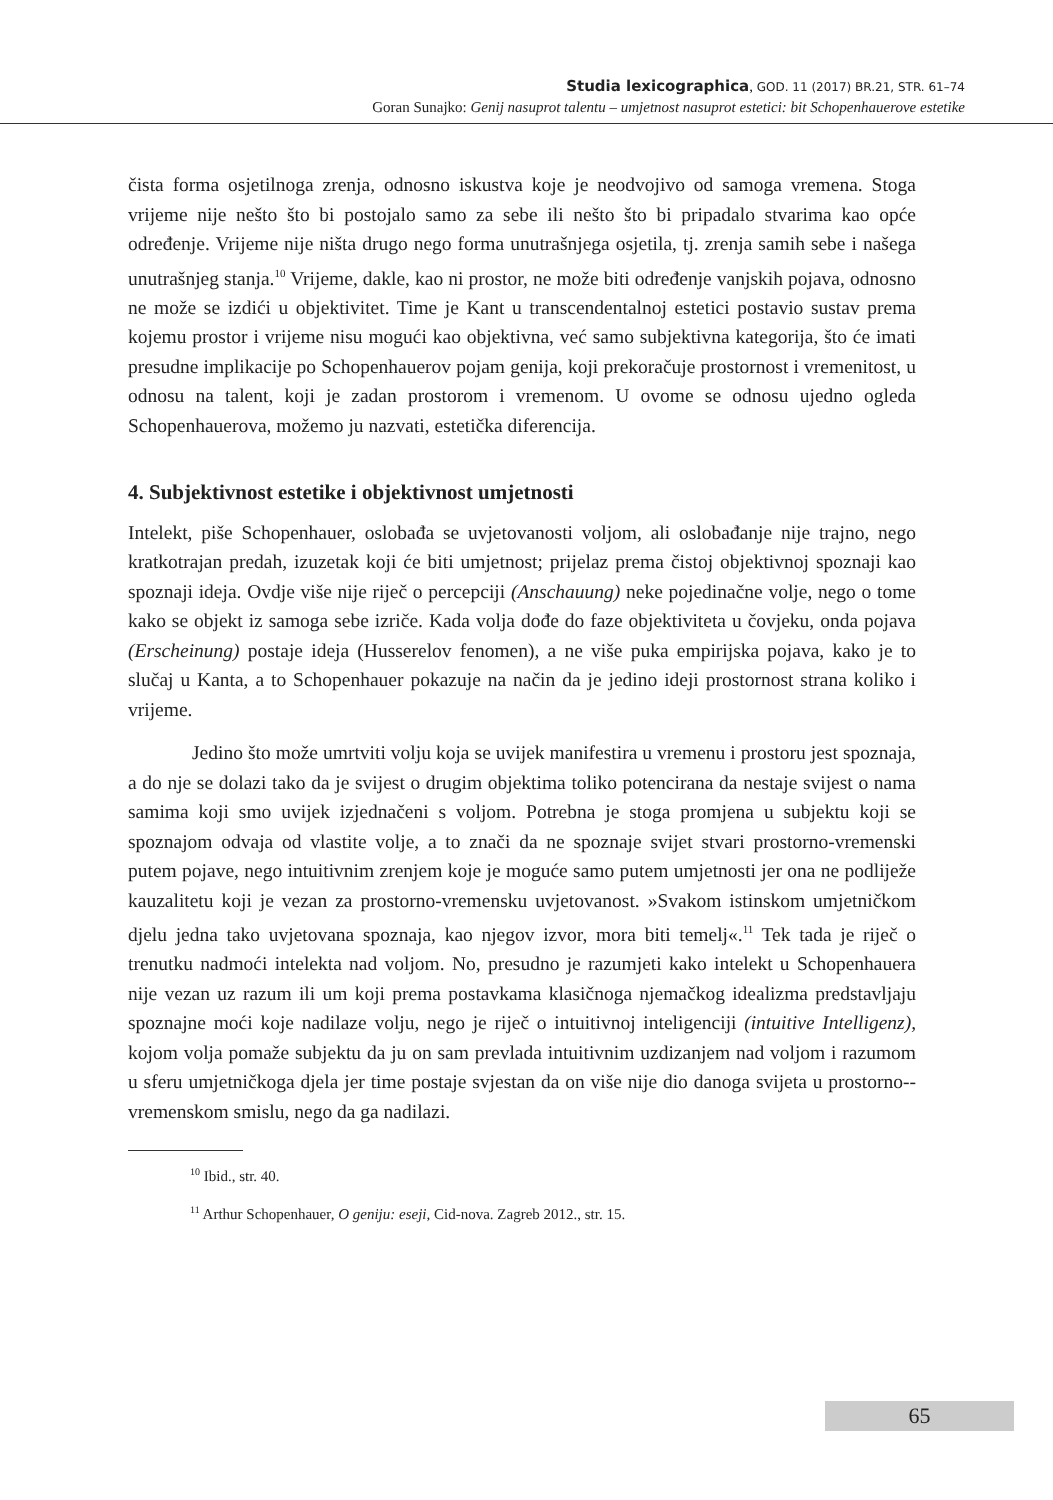Studia lexicographica, GOD. 11 (2017) BR.21, STR. 61–74
Goran Sunajko: Genij nasuprot talentu – umjetnost nasuprot estetici: bit Schopenhauerove estetike
čista forma osjetilnoga zrenja, odnosno iskustva koje je neodvojivo od samoga vremena. Stoga vrijeme nije nešto što bi postojalo samo za sebe ili nešto što bi pripadalo stvarima kao opće određenje. Vrijeme nije ništa drugo nego forma unutrašnjega osjetila, tj. zrenja samih sebe i našega unutrašnjeg stanja.<sup>10</sup> Vrijeme, dakle, kao ni prostor, ne može biti određenje vanjskih pojava, odnosno ne može se izdići u objektivitet. Time je Kant u transcendentalnoj estetici postavio sustav prema kojemu prostor i vrijeme nisu mogući kao objektivna, već samo subjektivna kategorija, što će imati presudne implikacije po Schopenhauerov pojam genija, koji prekoračuje prostornost i vremenitost, u odnosu na talent, koji je zadan prostorom i vremenom. U ovome se odnosu ujedno ogleda Schopenhauerova, možemo ju nazvati, estetička diferencija.
4. Subjektivnost estetike i objektivnost umjetnosti
Intelekt, piše Schopenhauer, oslobađa se uvjetovanosti voljom, ali oslobađanje nije trajno, nego kratkotrajan predah, izuzetak koji će biti umjetnost; prijelaz prema čistoj objektivnoj spoznaji kao spoznaji ideja. Ovdje više nije riječ o percepciji (Anschauung) neke pojedinačne volje, nego o tome kako se objekt iz samoga sebe izriče. Kada volja dođe do faze objektiviteta u čovjeku, onda pojava (Erscheinung) postaje ideja (Husserelov fenomen), a ne više puka empirijska pojava, kako je to slučaj u Kanta, a to Schopenhauer pokazuje na način da je jedino ideji prostornost strana koliko i vrijeme.
Jedino što može umrtviti volju koja se uvijek manifestira u vremenu i prostoru jest spoznaja, a do nje se dolazi tako da je svijest o drugim objektima toliko potencirana da nestaje svijest o nama samima koji smo uvijek izjednačeni s voljom. Potrebna je stoga promjena u subjektu koji se spoznajom odvaja od vlastite volje, a to znači da ne spoznaje svijet stvari prostorno-vremenski putem pojave, nego intuitivnim zrenjem koje je moguće samo putem umjetnosti jer ona ne podliježe kauzalitetu koji je vezan za prostorno-vremensku uvjetovanost. »Svakom istinskom umjetničkom djelu jedna tako uvjetovana spoznaja, kao njegov izvor, mora biti temelj«.<sup>11</sup> Tek tada je riječ o trenutku nadmoći intelekta nad voljom. No, presudno je razumjeti kako intelekt u Schopenhauera nije vezan uz razum ili um koji prema postavkama klasičnoga njemačkog idealizma predstavljaju spoznajne moći koje nadilaze volju, nego je riječ o intuitivnoj inteligenciji (intuitive Intelligenz), kojom volja pomaže subjektu da ju on sam prevlada intuitivnim uzdizanjem nad voljom i razumom u sferu umjetničkoga djela jer time postaje svjestan da on više nije dio danoga svijeta u prostorno--vremenskom smislu, nego da ga nadilazi.
<sup>10</sup> Ibid., str. 40.
<sup>11</sup> Arthur Schopenhauer, O geniju: eseji, Cid-nova. Zagreb 2012., str. 15.
65